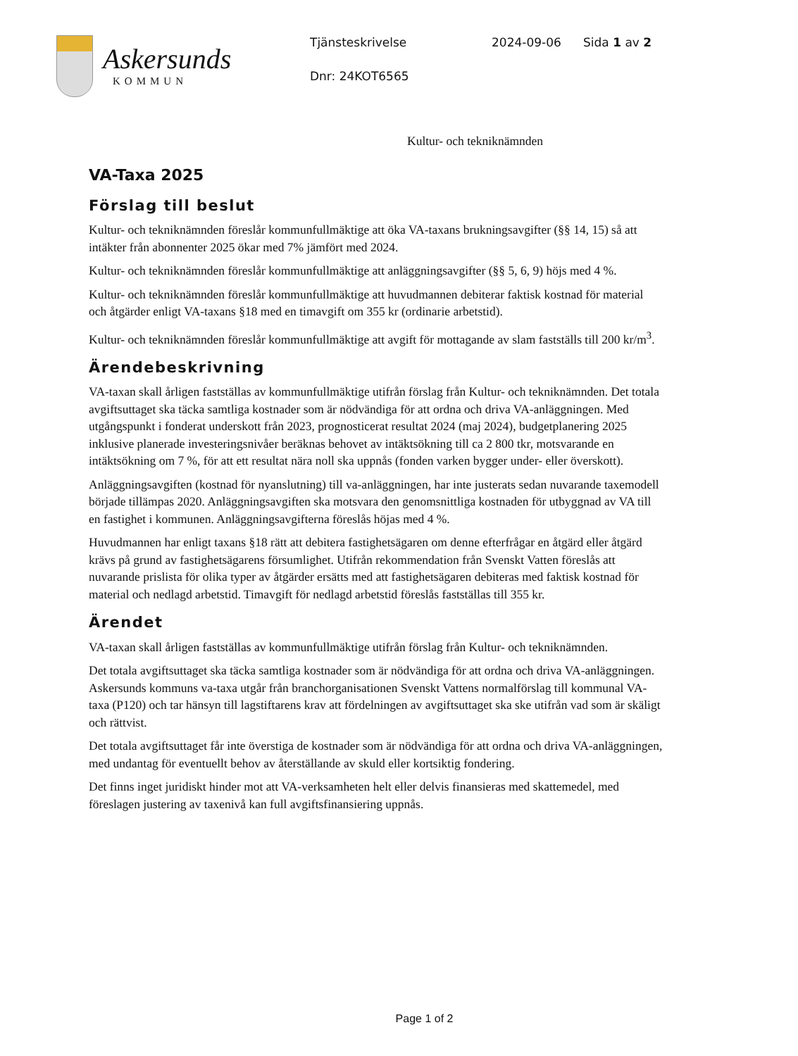Askersunds
KOMMUN
Tjänsteskrivelse 2024-09-06 Sida 1 av 2
Dnr: 24KOT6565
Kultur- och tekniknämnden
VA-Taxa 2025
Förslag till beslut
Kultur- och tekniknämnden föreslår kommunfullmäktige att öka VA-taxans brukningsavgifter (§§ 14, 15) så att intäkter från abonnenter 2025 ökar med 7% jämfört med 2024.
Kultur- och tekniknämnden föreslår kommunfullmäktige att anläggningsavgifter (§§ 5, 6, 9) höjs med 4 %.
Kultur- och tekniknämnden föreslår kommunfullmäktige att huvudmannen debiterar faktisk kostnad för material och åtgärder enligt VA-taxans §18 med en timavgift om 355 kr (ordinarie arbetstid).
Kultur- och tekniknämnden föreslår kommunfullmäktige att avgift för mottagande av slam fastställs till 200 kr/m<sup>3</sup>.
Ärendebeskrivning
VA-taxan skall årligen fastställas av kommunfullmäktige utifrån förslag från Kultur- och tekniknämnden. Det totala avgiftsuttaget ska täcka samtliga kostnader som är nödvändiga för att ordna och driva VA-anläggningen. Med utgångspunkt i fonderat underskott från 2023, prognosticerat resultat 2024 (maj 2024), budgetplanering 2025 inklusive planerade investeringsnivåer beräknas behovet av intäktsökning till ca 2 800 tkr, motsvarande en intäktsökning om 7 %, för att ett resultat nära noll ska uppnås (fonden varken bygger under- eller överskott).
Anläggningsavgiften (kostnad för nyanslutning) till va-anläggningen, har inte justerats sedan nuvarande taxemodell började tillämpas 2020. Anläggningsavgiften ska motsvara den genomsnittliga kostnaden för utbyggnad av VA till en fastighet i kommunen. Anläggningsavgifterna föreslås höjas med 4 %.
Huvudmannen har enligt taxans §18 rätt att debitera fastighetsägaren om denne efterfrågar en åtgärd eller åtgärd krävs på grund av fastighetsägarens försumlighet. Utifrån rekommendation från Svenskt Vatten föreslås att nuvarande prislista för olika typer av åtgärder ersätts med att fastighetsägaren debiteras med faktisk kostnad för material och nedlagd arbetstid. Timavgift för nedlagd arbetstid föreslås fastställas till 355 kr.
Ärendet
VA-taxan skall årligen fastställas av kommunfullmäktige utifrån förslag från Kultur- och tekniknämnden.
Det totala avgiftsuttaget ska täcka samtliga kostnader som är nödvändiga för att ordna och driva VA-anläggningen. Askersunds kommuns va-taxa utgår från branchorganisationen Svenskt Vattens normalförslag till kommunal VA-taxa (P120) och tar hänsyn till lagstiftarens krav att fördelningen av avgiftsuttaget ska ske utifrån vad som är skäligt och rättvist.
Det totala avgiftsuttaget får inte överstiga de kostnader som är nödvändiga för att ordna och driva VA-anläggningen, med undantag för eventuellt behov av återställande av skuld eller kortsiktig fondering.
Det finns inget juridiskt hinder mot att VA-verksamheten helt eller delvis finansieras med skattemedel, med föreslagen justering av taxenivå kan full avgiftsfinansiering uppnås.
Page 1 of 2